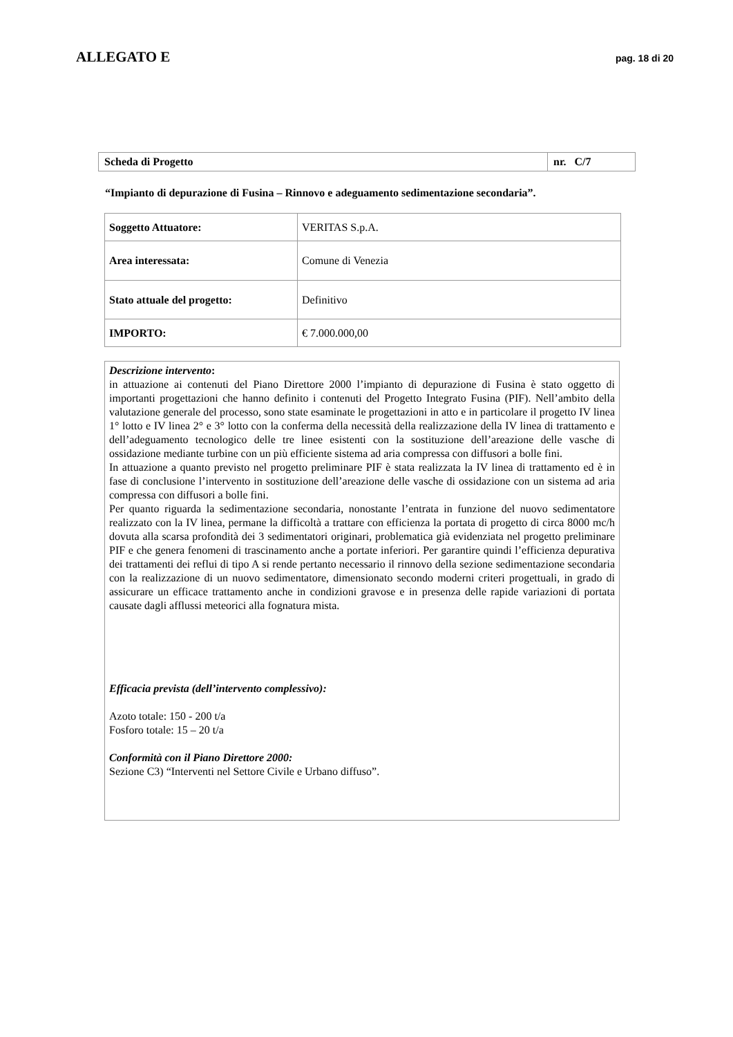ALLEGATO E pag. 18 di 20
| Scheda di Progetto | nr. C/7 |
“Impianto di depurazione di Fusina – Rinnovo e adeguamento sedimentazione secondaria”.
| Soggetto Attuatore: | VERITAS S.p.A. |
| Area interessata: | Comune di Venezia |
| Stato attuale del progetto: | Definitivo |
| IMPORTO: | € 7.000.000,00 |
Descrizione intervento:
in attuazione ai contenuti del Piano Direttore 2000 l’impianto di depurazione di Fusina è stato oggetto di importanti progettazioni che hanno definito i contenuti del Progetto Integrato Fusina (PIF). Nell’ambito della valutazione generale del processo, sono state esaminate le progettazioni in atto e in particolare il progetto IV linea 1° lotto e IV linea 2° e 3° lotto con la conferma della necessità della realizzazione della IV linea di trattamento e dell’adeguamento tecnologico delle tre linee esistenti con la sostituzione dell’areazione delle vasche di ossidazione mediante turbine con un più efficiente sistema ad aria compressa con diffusori a bolle fini.
In attuazione a quanto previsto nel progetto preliminare PIF è stata realizzata la IV linea di trattamento ed è in fase di conclusione l’intervento in sostituzione dell’areazione delle vasche di ossidazione con un sistema ad aria compressa con diffusori a bolle fini.
Per quanto riguarda la sedimentazione secondaria, nonostante l’entrata in funzione del nuovo sedimentatore realizzato con la IV linea, permane la difficoltà a trattare con efficienza la portata di progetto di circa 8000 mc/h dovuta alla scarsa profondità dei 3 sedimentatori originari, problematica già evidenziata nel progetto preliminare PIF e che genera fenomeni di trascinamento anche a portate inferiori. Per garantire quindi l’efficienza depurativa dei trattamenti dei reflui di tipo A si rende pertanto necessario il rinnovo della sezione sedimentazione secondaria con la realizzazione di un nuovo sedimentatore, dimensionato secondo moderni criteri progettuali, in grado di assicurare un efficace trattamento anche in condizioni gravose e in presenza delle rapide variazioni di portata causate dagli afflussi meteorici alla fognatura mista.
Efficacia prevista (dell’intervento complessivo):
Azoto totale: 150 - 200 t/a
Fosforo totale: 15 – 20 t/a
Conformità con il Piano Direttore 2000:
Sezione C3) “Interventi nel Settore Civile e Urbano diffuso”.